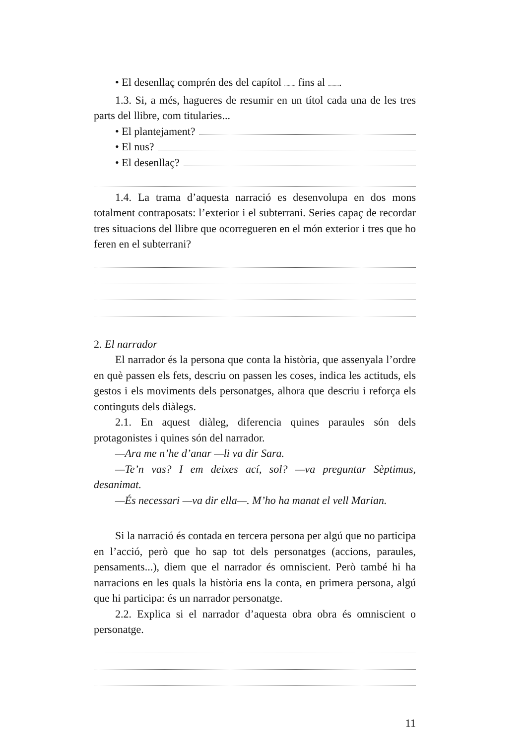• El desenllaç comprén des del capítol ......... fins al ..........
1.3. Si, a més, hagueres de resumir en un títol cada una de les tres parts del llibre, com titularies...
• El plantejament?
• El nus?
• El desenllaç?
1.4. La trama d’aquesta narració es desenvolupa en dos mons totalment contraposats: l’exterior i el subterrani. Series capaç de recordar tres situacions del llibre que ocorregueren en el món exterior i tres que ho feren en el subterrani?
2. El narrador
El narrador és la persona que conta la història, que assenyala l’ordre en què passen els fets, descriu on passen les coses, indica les actituds, els gestos i els moviments dels personatges, alhora que descriu i reforça els continguts dels diàlegs.
2.1. En aquest diàleg, diferencia quines paraules són dels protagonistes i quines són del narrador.
—Ara me n’he d’anar —li va dir Sara.
—Te’n vas? I em deixes ací, sol? —va preguntar Sèptimus, desanimat.
—És necessari —va dir ella—. M’ho ha manat el vell Marian.
Si la narració és contada en tercera persona per algú que no participa en l’acció, però que ho sap tot dels personatges (accions, paraules, pensaments...), diem que el narrador és omniscient. Però també hi ha narracions en les quals la història ens la conta, en primera persona, algú que hi participa: és un narrador personatge.
2.2. Explica si el narrador d’aquesta obra obra és omniscient o personatge.
11